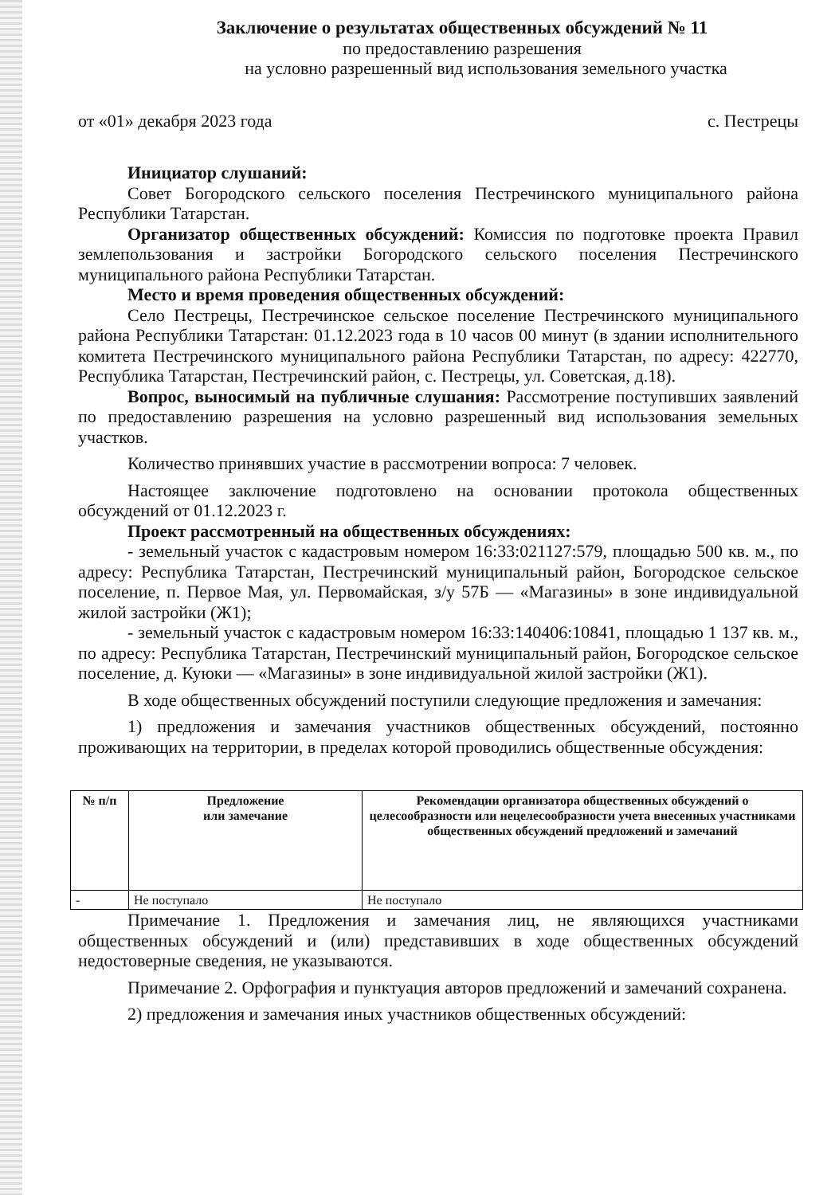Заключение о результатах общественных обсуждений № 11
по предоставлению разрешения
на условно разрешенный вид использования земельного участка
от «01» декабря 2023 года с. Пестрецы
Инициатор слушаний:
Совет Богородского сельского поселения Пестречинского муниципального района Республики Татарстан.
Организатор общественных обсуждений: Комиссия по подготовке проекта Правил землепользования и застройки Богородского сельского поселения Пестречинского муниципального района Республики Татарстан.
Место и время проведения общественных обсуждений:
Село Пестрецы, Пестречинское сельское поселение Пестречинского муниципального района Республики Татарстан: 01.12.2023 года в 10 часов 00 минут (в здании исполнительного комитета Пестречинского муниципального района Республики Татарстан, по адресу: 422770, Республика Татарстан, Пестречинский район, с. Пестрецы, ул. Советская, д.18).
Вопрос, выносимый на публичные слушания: Рассмотрение поступивших заявлений по предоставлению разрешения на условно разрешенный вид использования земельных участков.
Количество принявших участие в рассмотрении вопроса: 7 человек.
Настоящее заключение подготовлено на основании протокола общественных обсуждений от 01.12.2023 г.
Проект рассмотренный на общественных обсуждениях:
- земельный участок с кадастровым номером 16:33:021127:579, площадью 500 кв. м., по адресу: Республика Татарстан, Пестречинский муниципальный район, Богородское сельское поселение, п. Первое Мая, ул. Первомайская, з/у 57Б — «Магазины» в зоне индивидуальной жилой застройки (Ж1);
- земельный участок с кадастровым номером 16:33:140406:10841, площадью 1 137 кв. м., по адресу: Республика Татарстан, Пестречинский муниципальный район, Богородское сельское поселение, д. Куюки — «Магазины» в зоне индивидуальной жилой застройки (Ж1).
В ходе общественных обсуждений поступили следующие предложения и замечания:
1) предложения и замечания участников общественных обсуждений, постоянно проживающих на территории, в пределах которой проводились общественные обсуждения:
| № п/п | Предложение или замечание | Рекомендации организатора общественных обсуждений о целесообразности или нецелесообразности учета внесенных участниками общественных обсуждений предложений и замечаний |
| --- | --- | --- |
| - | Не поступало | Не поступало |
Примечание 1. Предложения и замечания лиц, не являющихся участниками общественных обсуждений и (или) представивших в ходе общественных обсуждений недостоверные сведения, не указываются.
Примечание 2. Орфография и пунктуация авторов предложений и замечаний сохранена.
2) предложения и замечания иных участников общественных обсуждений: